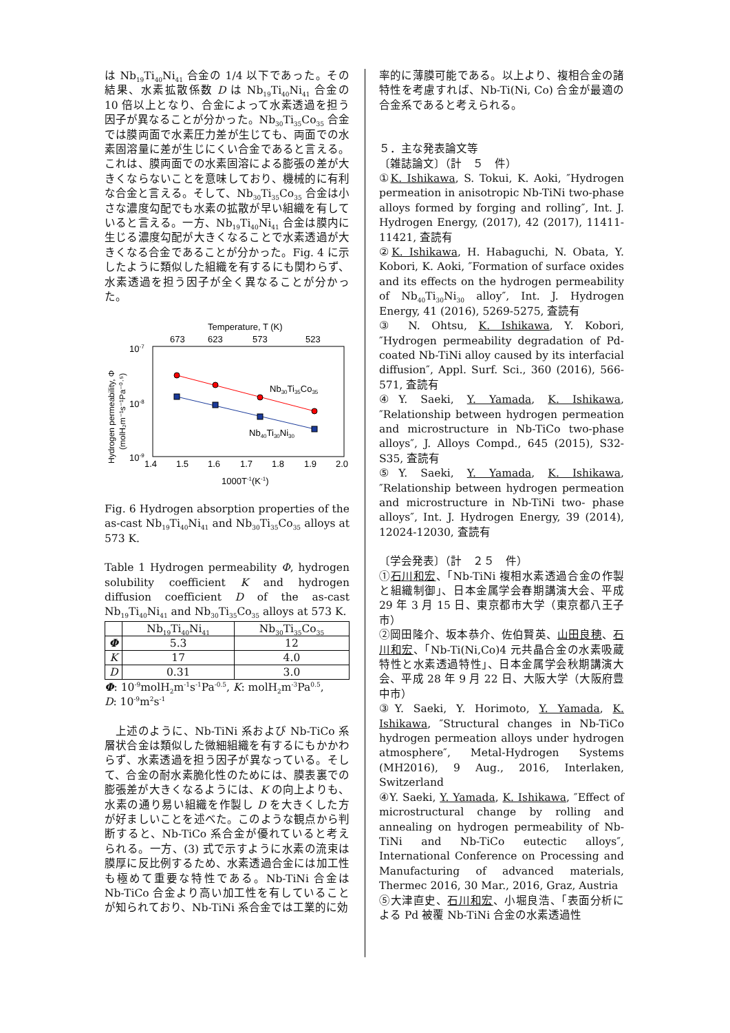は Nb<sub>19</sub>Ti<sub>40</sub>Ni<sub>41</sub> 合金の 1/4 以下であった。その結果、水素拡散係数 D は Nb<sub>19</sub>Ti<sub>40</sub>Ni<sub>41</sub> 合金の 10 倍以上となり、合金によって水素透過を担う因子が異なることが分かった。Nb<sub>30</sub>Ti<sub>35</sub>Co<sub>35</sub> 合金では膜両面で水素圧力差が生じても、両面での水素固溶量に差が生じにくい合金であると言える。これは、膜両面での水素固溶による膨張の差が大きくならないことを意味しており、機械的に有利な合金と言える。そして、Nb<sub>30</sub>Ti<sub>35</sub>Co<sub>35</sub> 合金は小さな濃度勾配でも水素の拡散が早い組織を有していると言える。一方、Nb<sub>19</sub>Ti<sub>40</sub>Ni<sub>41</sub> 合金は膜内に生じる濃度勾配が大きくなることで水素透過が大きくなる合金であることが分かった。Fig. 4 に示したように類似した組織を有するにも関わらず、水素透過を担う因子が全く異なることが分かった。
Temperature, T (K)
673
623
573
523
10-7
10-8
10-9
1.4
1.5
1.6
1.7
1.8
1.9
2.0
1000T-1(K-1)
Hydrogen permeability, Φ
(molH₂m⁻¹s⁻¹Pa⁻⁰·⁵)
Nb30Ti35Co35
Nb40Ti30Ni30
Fig. 6 Hydrogen absorption properties of the as-cast Nb<sub>19</sub>Ti<sub>40</sub>Ni<sub>41</sub> and Nb<sub>30</sub>Ti<sub>35</sub>Co<sub>35</sub> alloys at 573 K.
Table 1 Hydrogen permeability Φ, hydrogen solubility coefficient K and hydrogen diffusion coefficient D of the as-cast Nb<sub>19</sub>Ti<sub>40</sub>Ni<sub>41</sub> and Nb<sub>30</sub>Ti<sub>35</sub>Co<sub>35</sub> alloys at 573 K.
| | Nb<sub>19</sub>Ti<sub>40</sub>Ni<sub>41</sub> | Nb<sub>30</sub>Ti<sub>35</sub>Co<sub>35</sub> |
| --- | --- | --- |
| Φ | 5.3 | 12 |
| K | 17 | 4.0 |
| D | 0.31 | 3.0 |
Φ: 10<sup>-9</sup>molH<sub>2</sub>m<sup>-1</sup>s<sup>-1</sup>Pa<sup>-0.5</sup>, K: molH<sub>2</sub>m<sup>-3</sup>Pa<sup>0.5</sup>,
D: 10<sup>-9</sup>m<sup>2</sup>s<sup>-1</sup>
 上述のように、Nb-TiNi 系および Nb-TiCo 系層状合金は類似した微細組織を有するにもかかわらず、水素透過を担う因子が異なっている。そして、合金の耐水素脆化性のためには、膜表裏での膨張差が大きくなるようには、K の向上よりも、水素の通り易い組織を作製し D を大きくした方が好ましいことを述べた。このような観点から判断すると、Nb-TiCo 系合金が優れていると考えられる。一方、(3) 式で示すように水素の流束は膜厚に反比例するため、水素透過合金には加工性も極めて重要な特性である。Nb-TiNi 合金は Nb-TiCo 合金より高い加工性を有していることが知られており、Nb-TiNi 系合金では工業的に効
率的に薄膜可能である。以上より、複相合金の諸特性を考慮すれば、Nb-Ti(Ni, Co) 合金が最適の合金系であると考えられる。
５．主な発表論文等
〔雑誌論文〕（計　５　件）
①K. Ishikawa, S. Tokui, K. Aoki, ″Hydrogen permeation in anisotropic Nb-TiNi two-phase alloys formed by forging and rolling″, Int. J. Hydrogen Energy, (2017), 42 (2017), 11411-11421, 査読有
②K. Ishikawa, H. Habaguchi, N. Obata, Y. Kobori, K. Aoki, ″Formation of surface oxides and its effects on the hydrogen permeability of Nb<sub>40</sub>Ti<sub>30</sub>Ni<sub>30</sub> alloy″, Int. J. Hydrogen Energy, 41 (2016), 5269-5275, 査読有
③ N. Ohtsu, K. Ishikawa, Y. Kobori, ″Hydrogen permeability degradation of Pd-coated Nb-TiNi alloy caused by its interfacial diffusion″, Appl. Surf. Sci., 360 (2016), 566-571, 査読有
④Y. Saeki, Y. Yamada, K. Ishikawa, ″Relationship between hydrogen permeation and microstructure in Nb-TiCo two-phase alloys″, J. Alloys Compd., 645 (2015), S32-S35, 査読有
⑤Y. Saeki, Y. Yamada, K. Ishikawa, ″Relationship between hydrogen permeation and microstructure in Nb-TiNi two- phase alloys″, Int. J. Hydrogen Energy, 39 (2014), 12024-12030, 査読有
〔学会発表〕（計　２５　件）
①石川和宏、「Nb-TiNi 複相水素透過合金の作製と組織制御」、日本金属学会春期講演大会、平成 29 年 3 月 15 日、東京都市大学（東京都八王子市）
②岡田隆介、坂本恭介、佐伯賢英、山田良穂、石川和宏、「Nb-Ti(Ni,Co)4 元共晶合金の水素吸蔵特性と水素透過特性」、日本金属学会秋期講演大会、平成 28 年 9 月 22 日、大阪大学（大阪府豊中市）
③Y. Saeki, Y. Horimoto, Y. Yamada, K. Ishikawa, ″Structural changes in Nb-TiCo hydrogen permeation alloys under hydrogen atmosphere″, Metal-Hydrogen Systems (MH2016), 9 Aug., 2016, Interlaken, Switzerland
④Y. Saeki, Y. Yamada, K. Ishikawa, ″Effect of microstructural change by rolling and annealing on hydrogen permeability of Nb-TiNi and Nb-TiCo eutectic alloys″, International Conference on Processing and Manufacturing of advanced materials, Thermec 2016, 30 Mar., 2016, Graz, Austria
⑤大津直史、石川和宏、小堀良浩、「表面分析による Pd 被覆 Nb-TiNi 合金の水素透過性